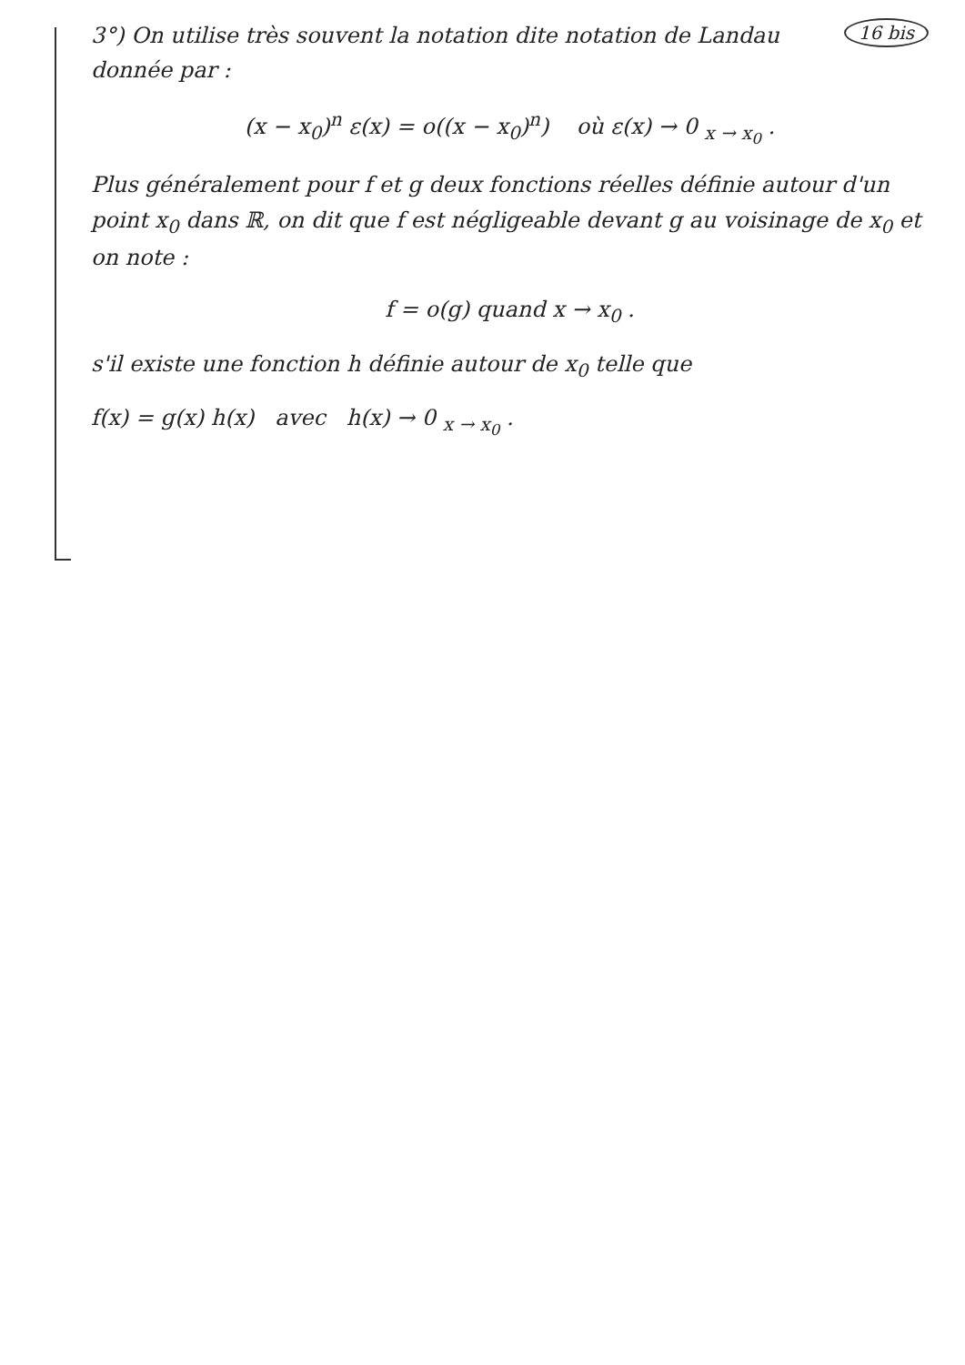16 bis
3°) On utilise très souvent la notation dite notation de Landau donnée par :
(x − x<sub>0</sub>)<sup>n</sup> ε(x) = o((x − x<sub>0</sub>)<sup>n</sup>) où ε(x) → 0 <sub>x → x<sub>0</sub></sub> .
Plus généralement pour f et g deux fonctions réelles définie autour d'un point x<sub>0</sub> dans ℝ, on dit que f est négligeable devant g au voisinage de x<sub>0</sub> et on note :
f = o(g) quand x → x<sub>0</sub> .
s'il existe une fonction h définie autour de x<sub>0</sub> telle que
f(x) = g(x) h(x) avec h(x) → 0 <sub>x → x<sub>0</sub></sub> .